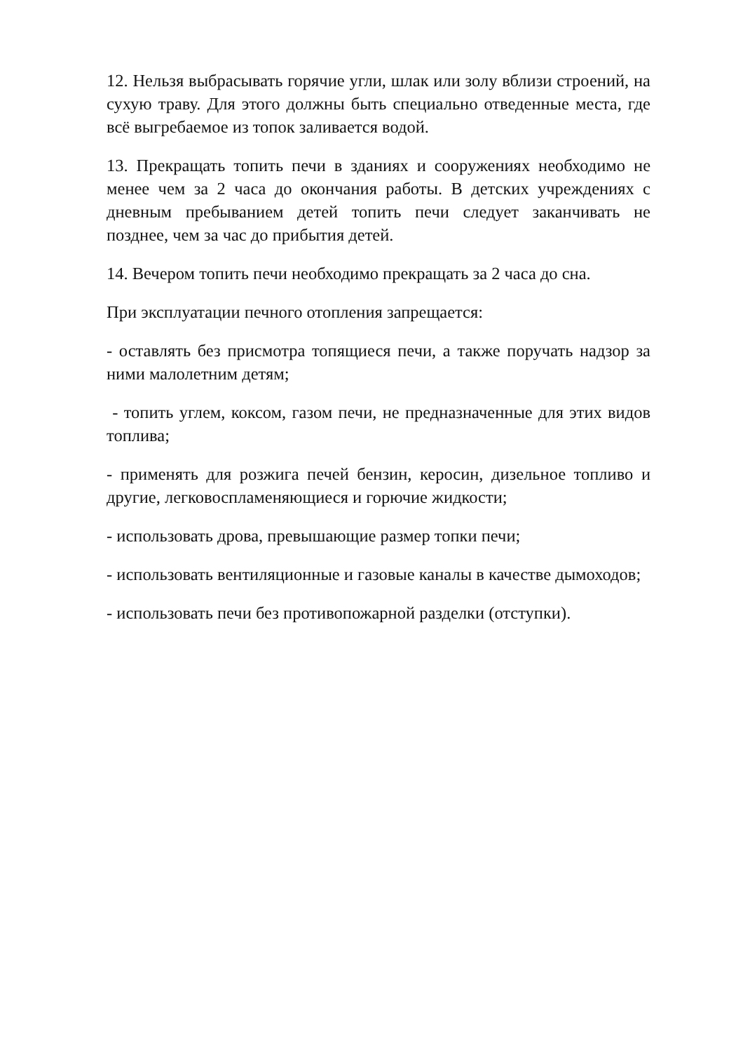12. Нельзя выбрасывать горячие угли, шлак или золу вблизи строений, на сухую траву. Для этого должны быть специально отведенные места, где всё выгребаемое из топок заливается водой.
13. Прекращать топить печи в зданиях и сооружениях необходимо не менее чем за 2 часа до окончания работы. В детских учреждениях с дневным пребыванием детей топить печи следует заканчивать не позднее, чем за час до прибытия детей.
14. Вечером топить печи необходимо прекращать за 2 часа до сна.
При эксплуатации печного отопления запрещается:
- оставлять без присмотра топящиеся печи, а также поручать надзор за ними малолетним детям;
- топить углем, коксом, газом печи, не предназначенные для этих видов топлива;
- применять для розжига печей бензин, керосин, дизельное топливо и другие, легковоспламеняющиеся и горючие жидкости;
- использовать дрова, превышающие размер топки печи;
- использовать вентиляционные и газовые каналы в качестве дымоходов;
- использовать печи без противопожарной разделки (отступки).